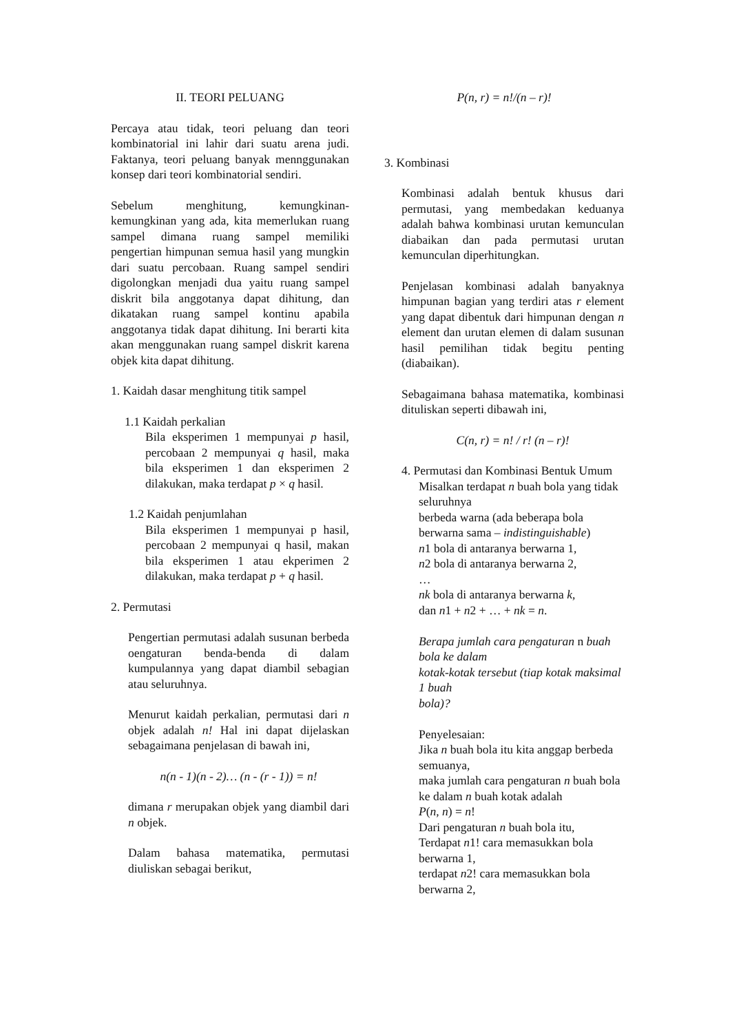II. TEORI PELUANG
Percaya atau tidak, teori peluang dan teori kombinatorial ini lahir dari suatu arena judi. Faktanya, teori peluang banyak mennggunakan konsep dari teori kombinatorial sendiri.
Sebelum menghitung, kemungkinan-kemungkinan yang ada, kita memerlukan ruang sampel dimana ruang sampel memiliki pengertian himpunan semua hasil yang mungkin dari suatu percobaan. Ruang sampel sendiri digolongkan menjadi dua yaitu ruang sampel diskrit bila anggotanya dapat dihitung, dan dikatakan ruang sampel kontinu apabila anggotanya tidak dapat dihitung. Ini berarti kita akan menggunakan ruang sampel diskrit karena objek kita dapat dihitung.
1. Kaidah dasar menghitung titik sampel
1.1 Kaidah perkalian
Bila eksperimen 1 mempunyai p hasil, percobaan 2 mempunyai q hasil, maka bila eksperimen 1 dan eksperimen 2 dilakukan, maka terdapat p × q hasil.
1.2 Kaidah penjumlahan
Bila eksperimen 1 mempunyai p hasil, percobaan 2 mempunyai q hasil, makan bila eksperimen 1 atau ekperimen 2 dilakukan, maka terdapat p + q hasil.
2. Permutasi
Pengertian permutasi adalah susunan berbeda oengaturan benda-benda di dalam kumpulannya yang dapat diambil sebagian atau seluruhnya.
Menurut kaidah perkalian, permutasi dari n objek adalah n! Hal ini dapat dijelaskan sebagaimana penjelasan di bawah ini,
n(n - 1)(n - 2)… (n - (r - 1)) = n!
dimana r merupakan objek yang diambil dari n objek.
Dalam bahasa matematika, permutasi diuliskan sebagai berikut,
P(n, r) = n!/(n – r)!
3. Kombinasi
Kombinasi adalah bentuk khusus dari permutasi, yang membedakan keduanya adalah bahwa kombinasi urutan kemunculan diabaikan dan pada permutasi urutan kemunculan diperhitungkan.
Penjelasan kombinasi adalah banyaknya himpunan bagian yang terdiri atas r element yang dapat dibentuk dari himpunan dengan n element dan urutan elemen di dalam susunan hasil pemilihan tidak begitu penting (diabaikan).
Sebagaimana bahasa matematika, kombinasi dituliskan seperti dibawah ini,
C(n, r) = n! / r! (n – r)!
4. Permutasi dan Kombinasi Bentuk Umum
Misalkan terdapat n buah bola yang tidak seluruhnya
berbeda warna (ada beberapa bola berwarna sama – indistinguishable)
n1 bola di antaranya berwarna 1,
n2 bola di antaranya berwarna 2,
…
nk bola di antaranya berwarna k,
dan n1 + n2 + … + nk = n.
Berapa jumlah cara pengaturan n buah bola ke dalam
kotak-kotak tersebut (tiap kotak maksimal 1 buah
bola)?
Penyelesaian:
Jika n buah bola itu kita anggap berbeda semuanya,
maka jumlah cara pengaturan n buah bola ke dalam n buah kotak adalah
P(n, n) = n!
Dari pengaturan n buah bola itu,
Terdapat n1! cara memasukkan bola berwarna 1,
terdapat n2! cara memasukkan bola berwarna 2,